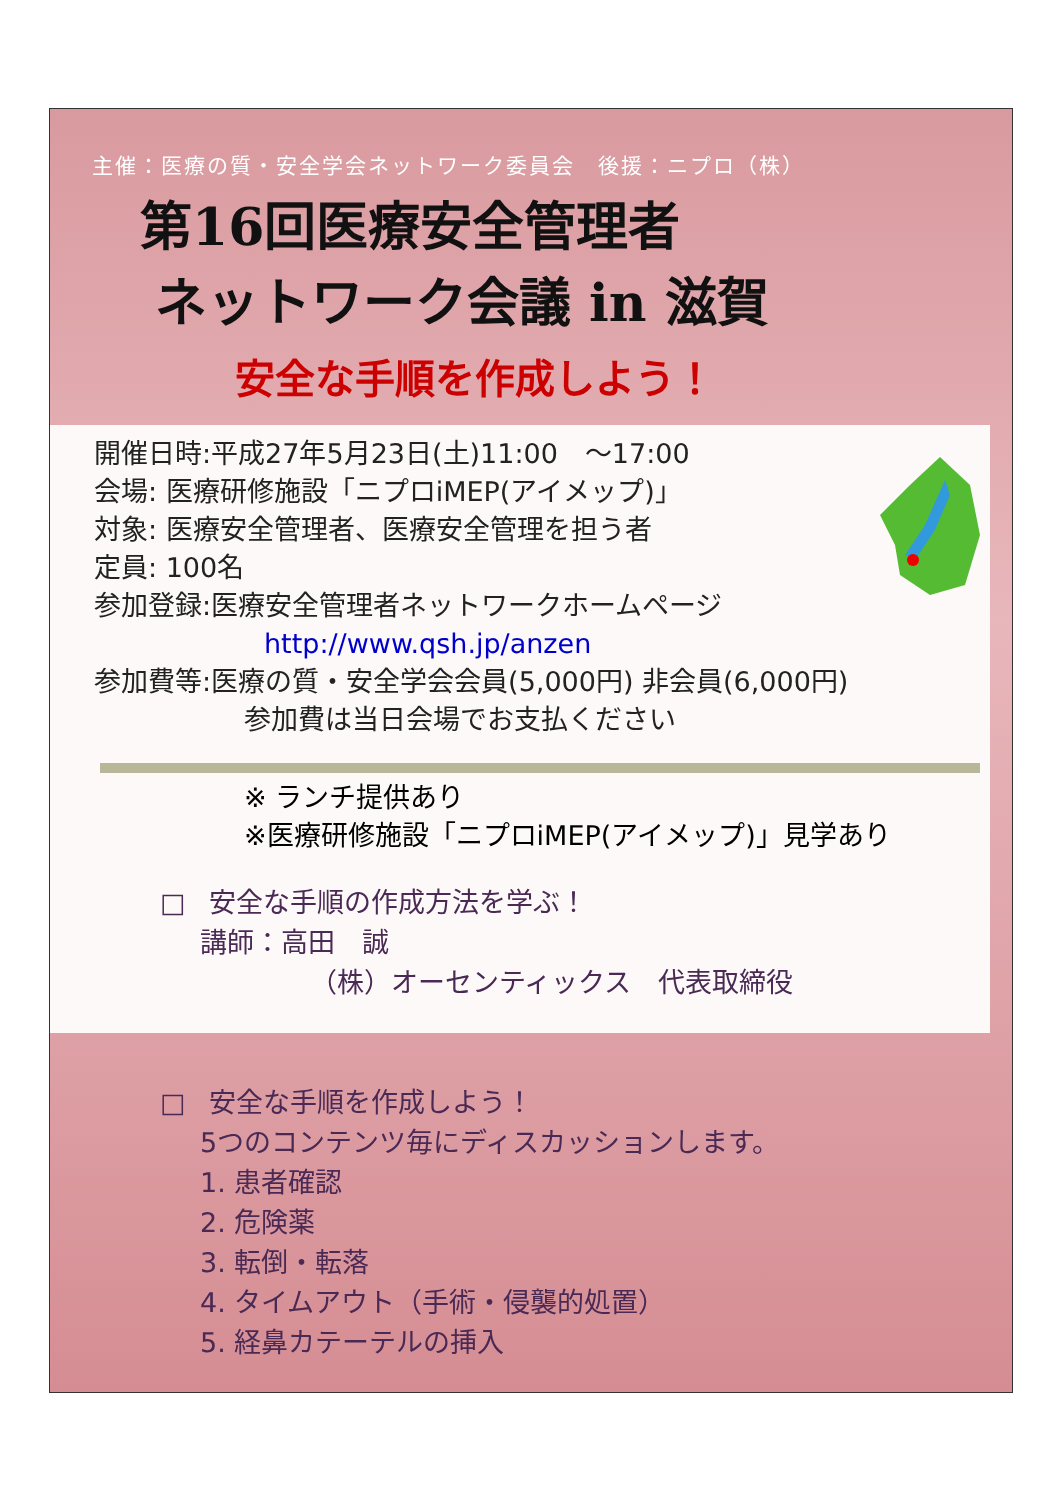主催：医療の質・安全学会ネットワーク委員会　後援：ニプロ（株）
第16回医療安全管理者
ネットワーク会議 in 滋賀
安全な手順を作成しよう！
開催日時:平成27年5月23日(土)11:00　～17:00
会場: 医療研修施設「ニプロiMEP(アイメップ)」
対象: 医療安全管理者、医療安全管理を担う者
定員: 100名
参加登録:医療安全管理者ネットワークホームページ
http://www.qsh.jp/anzen
参加費等:医療の質・安全学会会員(5,000円) 非会員(6,000円)
参加費は当日会場でお支払ください
※ ランチ提供あり
※医療研修施設「ニプロiMEP(アイメップ)」見学あり
□ 安全な手順の作成方法を学ぶ！
講師：高田　誠
（株）オーセンティックス　代表取締役
□ 安全な手順を作成しよう！
5つのコンテンツ毎にディスカッションします。
1. 患者確認
2. 危険薬
3. 転倒・転落
4. タイムアウト（手術・侵襲的処置）
5. 経鼻カテーテルの挿入